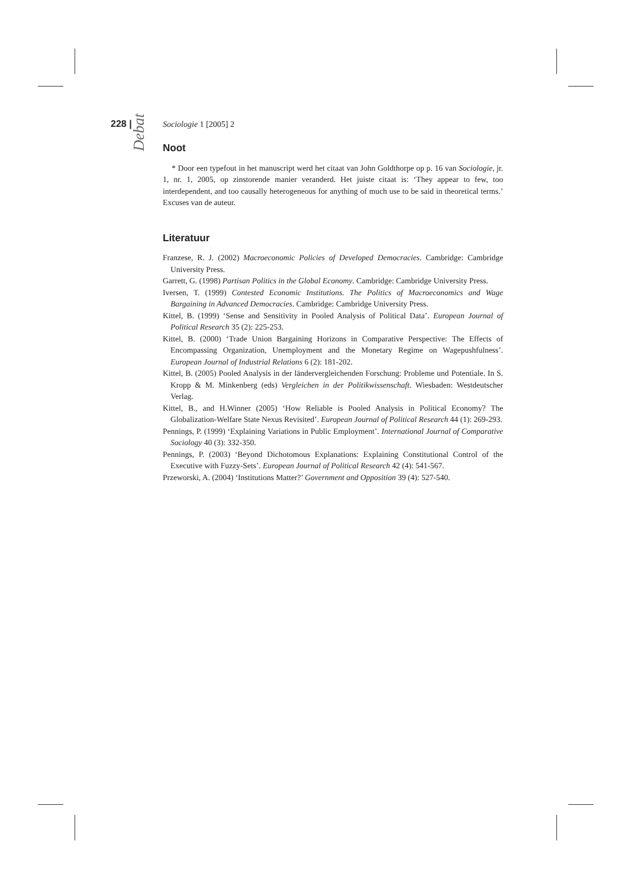228 | Sociologie 1 [2005] 2
Noot
* Door een typefout in het manuscript werd het citaat van John Goldthorpe op p. 16 van Sociologie, jr. 1, nr. 1, 2005, op zinstorende manier veranderd. Het juiste citaat is: ‘They appear to few, too interdependent, and too causally heterogeneous for anything of much use to be said in theoretical terms.’ Excuses van de auteur.
Literatuur
Franzese, R. J. (2002) Macroeconomic Policies of Developed Democracies. Cambridge: Cambridge University Press.
Garrett, G. (1998) Partisan Politics in the Global Economy. Cambridge: Cambridge University Press.
Iversen, T. (1999) Contested Economic Institutions. The Politics of Macroeconomics and Wage Bargaining in Advanced Democracies. Cambridge: Cambridge University Press.
Kittel, B. (1999) ‘Sense and Sensitivity in Pooled Analysis of Political Data’. European Journal of Political Research 35 (2): 225-253.
Kittel, B. (2000) ‘Trade Union Bargaining Horizons in Comparative Perspective: The Effects of Encompassing Organization, Unemployment and the Monetary Regime on Wagepushfulness’. European Journal of Industrial Relations 6 (2): 181-202.
Kittel, B. (2005) Pooled Analysis in der ländervergleichenden Forschung: Probleme und Potentiale. In S. Kropp & M. Minkenberg (eds) Vergleichen in der Politikwissenschaft. Wiesbaden: Westdeutscher Verlag.
Kittel, B., and H.Winner (2005) ‘How Reliable is Pooled Analysis in Political Economy? The Globalization-Welfare State Nexus Revisited’. European Journal of Political Research 44 (1): 269-293.
Pennings, P. (1999) ‘Explaining Variations in Public Employment’. International Journal of Comparative Sociology 40 (3): 332-350.
Pennings, P. (2003) ‘Beyond Dichotomous Explanations: Explaining Constitutional Control of the Executive with Fuzzy-Sets’. European Journal of Political Research 42 (4): 541-567.
Przeworski, A. (2004) ‘Institutions Matter?’ Government and Opposition 39 (4): 527-540.
Debat